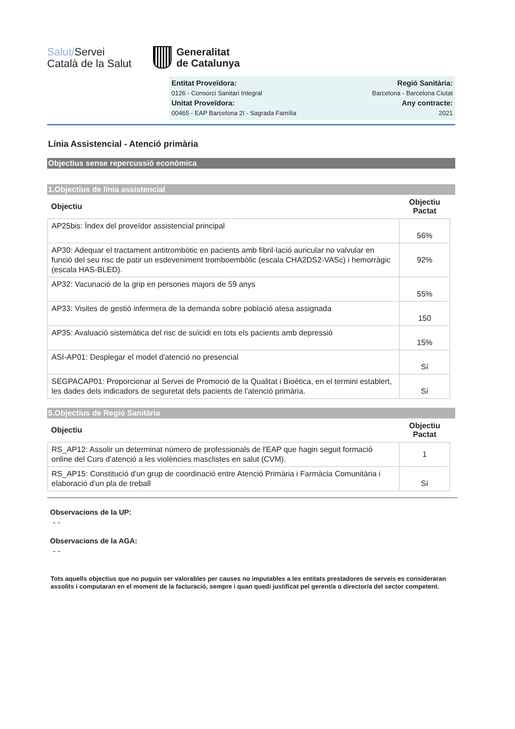Salut/Servei
Català de la Salut
Generalitat
de Catalunya
Entitat Proveïdora:
0126 - Consorci Sanitari Integral
Unitat Proveïdora:
00465 - EAP Barcelona 2I - Sagrada Família
Regió Sanitària:
Barcelona - Barcelona Ciutat
Any contracte:
2021
Línia Assistencial - Atenció primària
Objectius sense repercussió econòmica
1.Objectius de línia assistencial
| Objectiu | Objectiu Pactat |
| --- | --- |
| AP25bis: Índex del proveïdor assistencial principal | 56% |
| AP30: Adequar el tractament antitrombòtic en pacients amb fibril·lació auricular no valvular en funció del seu risc de patir un esdeveniment tromboembòlic (escala CHA2DS2-VASc) i hemorràgic (escala HAS-BLED). | 92% |
| AP32: Vacunació de la grip en persones majors de 59 anys | 55% |
| AP33: Visites de gestió infermera de la demanda sobre població atesa assignada | 150 |
| AP35: Avaluació sistemàtica del risc de suïcidi en tots els pacients amb depressió | 15% |
| ASI-AP01: Desplegar el model d'atenció no presencial | Sí |
| SEGPACAP01: Proporcionar al Servei de Promoció de la Qualitat i Bioètica, en el termini establert, les dades dels indicadors de seguretat dels pacients de l'atenció primària. | Sí |
5.Objectius de Regió Sanitària
| Objectiu | Objectiu Pactat |
| --- | --- |
| RS_AP12: Assolir un determinat número de professionals de l'EAP que hagin seguit formació online del Curs d'atenció a les violències masclistes en salut (CVM). | 1 |
| RS_AP15: Constitució d'un grup de coordinació entre Atenció Primària i Farmàcia Comunitària i elaboració d'un pla de treball | Sí |
Observacions de la UP:
- -
Observacions de la AGA:
- -
Tots aquells objectius que no puguin ser valorables per causes no imputables a les entitats prestadores de serveis es consideraran assolits i computaran en el moment de la facturació, sempre i quan quedi justificat pel gerent/a o director/a del sector competent.